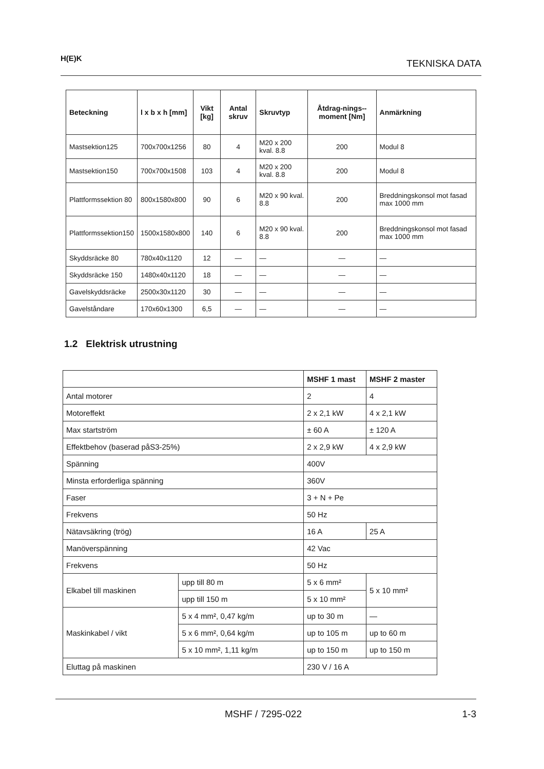H(E)K TEKNISKA DATA
| Beteckning | l x b x h [mm] | Vikt [kg] | Antal skruv | Skruvtyp | Åtdrag-nings-- moment [Nm] | Anmärkning |
| --- | --- | --- | --- | --- | --- | --- |
| Mastsektion125 | 700x700x1256 | 80 | 4 | M20 x 200 kval. 8.8 | 200 | Modul 8 |
| Mastsektion150 | 700x700x1508 | 103 | 4 | M20 x 200 kval. 8.8 | 200 | Modul 8 |
| Plattformssektion 80 | 800x1580x800 | 90 | 6 | M20 x 90 kval. 8.8 | 200 | Breddningskonsol mot fasad max 1000 mm |
| Plattformssektion150 | 1500x1580x800 | 140 | 6 | M20 x 90 kval. 8.8 | 200 | Breddningskonsol mot fasad max 1000 mm |
| Skyddsräcke 80 | 780x40x1120 | 12 | — | — | — | — |
| Skyddsräcke 150 | 1480x40x1120 | 18 | — | — | — | — |
| Gavelskyddsräcke | 2500x30x1120 | 30 | — | — | — | — |
| Gavelståndare | 170x60x1300 | 6,5 | — | — | — | — |
1.2 Elektrisk utrustning
| | | MSHF 1 mast | MSHF 2 master |
| --- | --- | --- | --- |
| Antal motorer | | 2 | 4 |
| Motoreffekt | | 2 x 2,1 kW | 4 x 2,1 kW |
| Max startström | | ± 60 A | ± 120 A |
| Effektbehov (baserad påS3-25%) | | 2 x 2,9 kW | 4 x 2,9 kW |
| Spänning | | 400V | |
| Minsta erforderliga spänning | | 360V | |
| Faser | | 3 + N + Pe | |
| Frekvens | | 50 Hz | |
| Nätavsäkring (trög) | | 16 A | 25 A |
| Manöverspänning | | 42 Vac | |
| Frekvens | | 50 Hz | |
| Elkabel till maskinen | upp till 80 m | 5 x 6 mm² | 5 x 10 mm² |
| | upp till 150 m | 5 x 10 mm² | |
| Maskinkabel / vikt | 5 x 4 mm², 0,47 kg/m | up to 30 m | — |
| | 5 x 6 mm², 0,64 kg/m | up to 105 m | up to 60 m |
| | 5 x 10 mm², 1,11 kg/m | up to 150 m | up to 150 m |
| Eluttag på maskinen | | 230 V / 16 A | |
MSHF / 7295-022 1-3